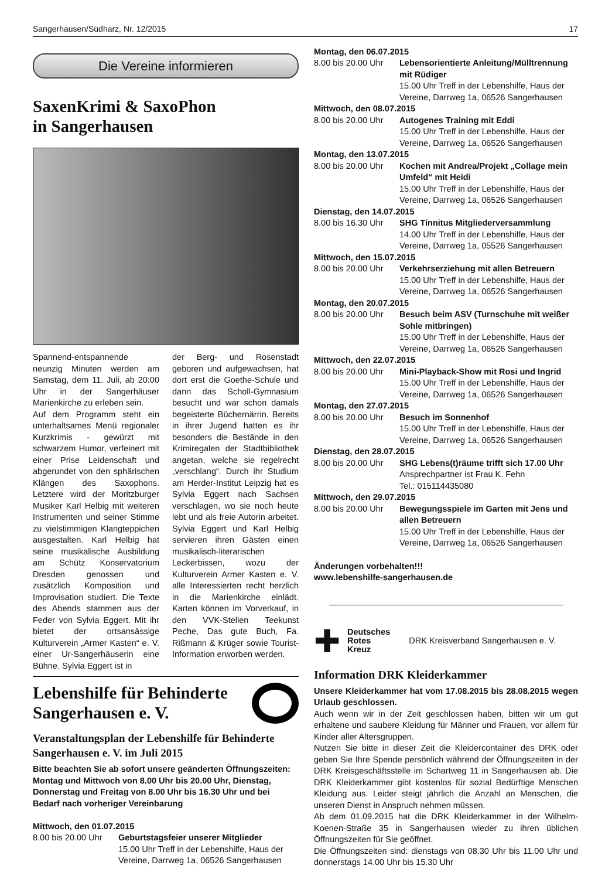Sangerhausen/Südharz, Nr. 12/2015 17
Die Vereine informieren
SaxenKrimi & SaxoPhon
in Sangerhausen
Spannend-entspannende neunzig Minuten werden am Samstag, dem 11. Juli, ab 20:00 Uhr in der Sangerhäuser Marienkirche zu erleben sein.
Auf dem Programm steht ein unterhaltsames Menü regionaler Kurzkrimis - gewürzt mit schwarzem Humor, verfeinert mit einer Prise Leidenschaft und abgerundet von den sphärischen Klängen des Saxophons. Letztere wird der Moritzburger Musiker Karl Helbig mit weiteren Instrumenten und seiner Stimme zu vielstimmigen Klangteppichen ausgestalten. Karl Helbig hat seine musikalische Ausbildung am Schütz Konservatorium Dresden genossen und zusätzlich Komposition und Improvisation studiert. Die Texte des Abends stammen aus der Feder von Sylvia Eggert. Mit ihr bietet der ortsansässige Kulturverein „Armer Kasten“ e. V. einer Ur-Sangerhäuserin eine Bühne. Sylvia Eggert ist in
der Berg- und Rosenstadt geboren und aufgewachsen, hat dort erst die Goethe-Schule und dann das Scholl-Gymnasium besucht und war schon damals begeisterte Büchernärrin. Bereits in ihrer Jugend hatten es ihr besonders die Bestände in den Krimiregalen der Stadtbibliothek angetan, welche sie regelrecht „verschlang“. Durch ihr Studium am Herder-Institut Leipzig hat es Sylvia Eggert nach Sachsen verschlagen, wo sie noch heute lebt und als freie Autorin arbeitet. Sylvia Eggert und Karl Helbig servieren ihren Gästen einen musikalisch-literarischen Leckerbissen, wozu der Kulturverein Armer Kasten e. V. alle Interessierten recht herzlich in die Marienkirche einlädt. Karten können im Vorverkauf, in den VVK-Stellen Teekunst Peche, Das gute Buch, Fa. Rißmann & Krüger sowie Tourist-Information erworben werden.
Lebenshilfe für Behinderte
Sangerhausen e. V.
Veranstaltungsplan der Lebenshilfe für Behinderte Sangerhausen e. V. im Juli 2015
Bitte beachten Sie ab sofort unsere geänderten Öffnungszeiten: Montag und Mittwoch von 8.00 Uhr bis 20.00 Uhr, Dienstag, Donnerstag und Freitag von 8.00 Uhr bis 16.30 Uhr und bei Bedarf nach vorheriger Vereinbarung
Mittwoch, den 01.07.2015
8.00 bis 20.00 Uhr
Geburtstagsfeier unserer Mitglieder
15.00 Uhr Treff in der Lebenshilfe, Haus der Vereine, Darrweg 1a, 06526 Sangerhausen
Montag, den 06.07.2015
8.00 bis 20.00 Uhr
Lebensorientierte Anleitung/Mülltrennung mit Rüdiger
15.00 Uhr Treff in der Lebenshilfe, Haus der Vereine, Darrweg 1a, 06526 Sangerhausen
Mittwoch, den 08.07.2015
8.00 bis 20.00 Uhr
Autogenes Training mit Eddi
15.00 Uhr Treff in der Lebenshilfe, Haus der Vereine, Darrweg 1a, 06526 Sangerhausen
Montag, den 13.07.2015
8.00 bis 20.00 Uhr
Kochen mit Andrea/Projekt „Collage mein Umfeld“ mit Heidi
15.00 Uhr Treff in der Lebenshilfe, Haus der Vereine, Darrweg 1a, 06526 Sangerhausen
Dienstag, den 14.07.2015
8.00 bis 16.30 Uhr
SHG Tinnitus Mitgliederversammlung
14.00 Uhr Treff in der Lebenshilfe, Haus der Vereine, Darrweg 1a, 05526 Sangerhausen
Mittwoch, den 15.07.2015
8.00 bis 20.00 Uhr
Verkehrserziehung mit allen Betreuern
15.00 Uhr Treff in der Lebenshilfe, Haus der Vereine, Darrweg 1a, 06526 Sangerhausen
Montag, den 20.07.2015
8.00 bis 20.00 Uhr
Besuch beim ASV (Turnschuhe mit weißer Sohle mitbringen)
15.00 Uhr Treff in der Lebenshilfe, Haus der Vereine, Darrweg 1a, 06526 Sangerhausen
Mittwoch, den 22.07.2015
8.00 bis 20.00 Uhr
Mini-Playback-Show mit Rosi und Ingrid
15.00 Uhr Treff in der Lebenshilfe, Haus der Vereine, Darrweg 1a, 06526 Sangerhausen
Montag, den 27.07.2015
8.00 bis 20.00 Uhr
Besuch im Sonnenhof
15.00 Uhr Treff in der Lebenshilfe, Haus der Vereine, Darrweg 1a, 06526 Sangerhausen
Dienstag, den 28.07.2015
8.00 bis 20.00 Uhr
SHG Lebens(t)räume trifft sich 17.00 Uhr
Ansprechpartner ist Frau K. Fehn
Tel.: 015114435080
Mittwoch, den 29.07.2015
8.00 bis 20.00 Uhr
Bewegungsspiele im Garten mit Jens und allen Betreuern
15.00 Uhr Treff in der Lebenshilfe, Haus der Vereine, Darrweg 1a, 06526 Sangerhausen
Änderungen vorbehalten!!!
www.lebenshilfe-sangerhausen.de
✚ Deutsches
Rotes
Kreuz DRK Kreisverband Sangerhausen e. V.
Information DRK Kleiderkammer
Unsere Kleiderkammer hat vom 17.08.2015 bis 28.08.2015 wegen Urlaub geschlossen.
Auch wenn wir in der Zeit geschlossen haben, bitten wir um gut erhaltene und saubere Kleidung für Männer und Frauen, vor allem für Kinder aller Altersgruppen.
Nutzen Sie bitte in dieser Zeit die Kleidercontainer des DRK oder geben Sie Ihre Spende persönlich während der Öffnungszeiten in der DRK Kreisgeschäftsstelle im Schartweg 11 in Sangerhausen ab. Die DRK Kleiderkammer gibt kostenlos für sozial Bedürftige Menschen Kleidung aus. Leider steigt jährlich die Anzahl an Menschen, die unseren Dienst in Anspruch nehmen müssen.
Ab dem 01.09.2015 hat die DRK Kleiderkammer in der Wilhelm-Koenen-Straße 35 in Sangerhausen wieder zu ihren üblichen Öffnungszeiten für Sie geöffnet.
Die Öffnungszeiten sind: dienstags von 08.30 Uhr bis 11.00 Uhr und donnerstags 14.00 Uhr bis 15.30 Uhr